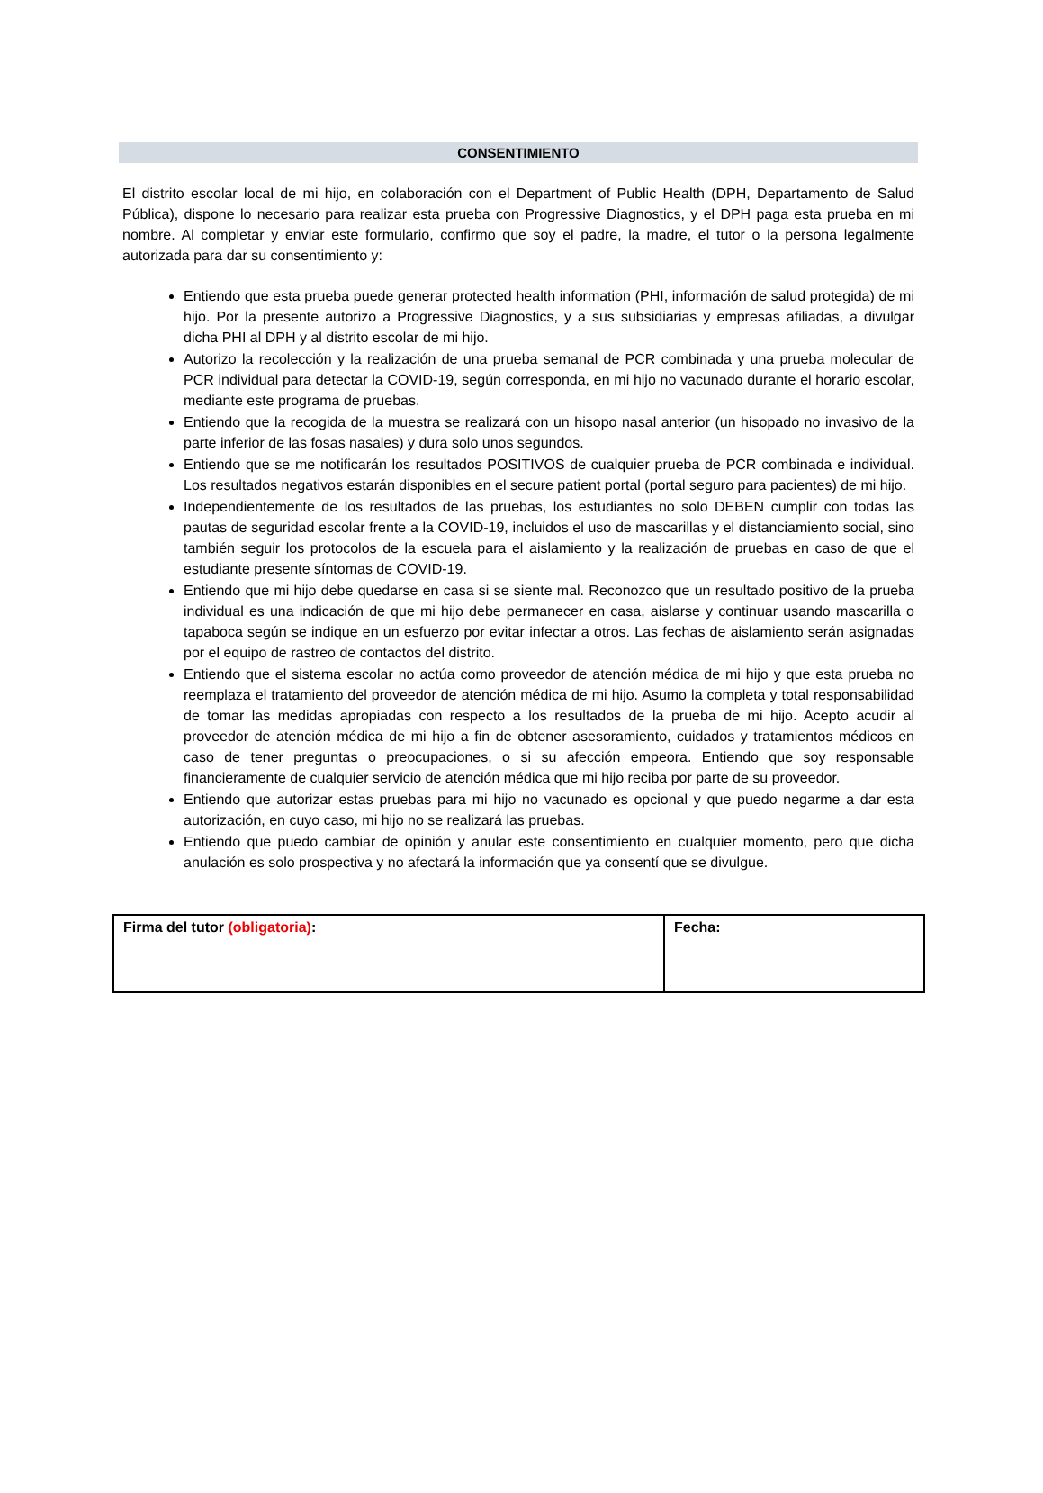CONSENTIMIENTO
El distrito escolar local de mi hijo, en colaboración con el Department of Public Health (DPH, Departamento de Salud Pública), dispone lo necesario para realizar esta prueba con Progressive Diagnostics, y el DPH paga esta prueba en mi nombre. Al completar y enviar este formulario, confirmo que soy el padre, la madre, el tutor o la persona legalmente autorizada para dar su consentimiento y:
Entiendo que esta prueba puede generar protected health information (PHI, información de salud protegida) de mi hijo. Por la presente autorizo a Progressive Diagnostics, y a sus subsidiarias y empresas afiliadas, a divulgar dicha PHI al DPH y al distrito escolar de mi hijo.
Autorizo la recolección y la realización de una prueba semanal de PCR combinada y una prueba molecular de PCR individual para detectar la COVID-19, según corresponda, en mi hijo no vacunado durante el horario escolar, mediante este programa de pruebas.
Entiendo que la recogida de la muestra se realizará con un hisopo nasal anterior (un hisopado no invasivo de la parte inferior de las fosas nasales) y dura solo unos segundos.
Entiendo que se me notificarán los resultados POSITIVOS de cualquier prueba de PCR combinada e individual. Los resultados negativos estarán disponibles en el secure patient portal (portal seguro para pacientes) de mi hijo.
Independientemente de los resultados de las pruebas, los estudiantes no solo DEBEN cumplir con todas las pautas de seguridad escolar frente a la COVID-19, incluidos el uso de mascarillas y el distanciamiento social, sino también seguir los protocolos de la escuela para el aislamiento y la realización de pruebas en caso de que el estudiante presente síntomas de COVID-19.
Entiendo que mi hijo debe quedarse en casa si se siente mal. Reconozco que un resultado positivo de la prueba individual es una indicación de que mi hijo debe permanecer en casa, aislarse y continuar usando mascarilla o tapaboca según se indique en un esfuerzo por evitar infectar a otros. Las fechas de aislamiento serán asignadas por el equipo de rastreo de contactos del distrito.
Entiendo que el sistema escolar no actúa como proveedor de atención médica de mi hijo y que esta prueba no reemplaza el tratamiento del proveedor de atención médica de mi hijo. Asumo la completa y total responsabilidad de tomar las medidas apropiadas con respecto a los resultados de la prueba de mi hijo. Acepto acudir al proveedor de atención médica de mi hijo a fin de obtener asesoramiento, cuidados y tratamientos médicos en caso de tener preguntas o preocupaciones, o si su afección empeora. Entiendo que soy responsable financieramente de cualquier servicio de atención médica que mi hijo reciba por parte de su proveedor.
Entiendo que autorizar estas pruebas para mi hijo no vacunado es opcional y que puedo negarme a dar esta autorización, en cuyo caso, mi hijo no se realizará las pruebas.
Entiendo que puedo cambiar de opinión y anular este consentimiento en cualquier momento, pero que dicha anulación es solo prospectiva y no afectará la información que ya consentí que se divulgue.
| Firma del tutor (obligatoria) : | Fecha: |